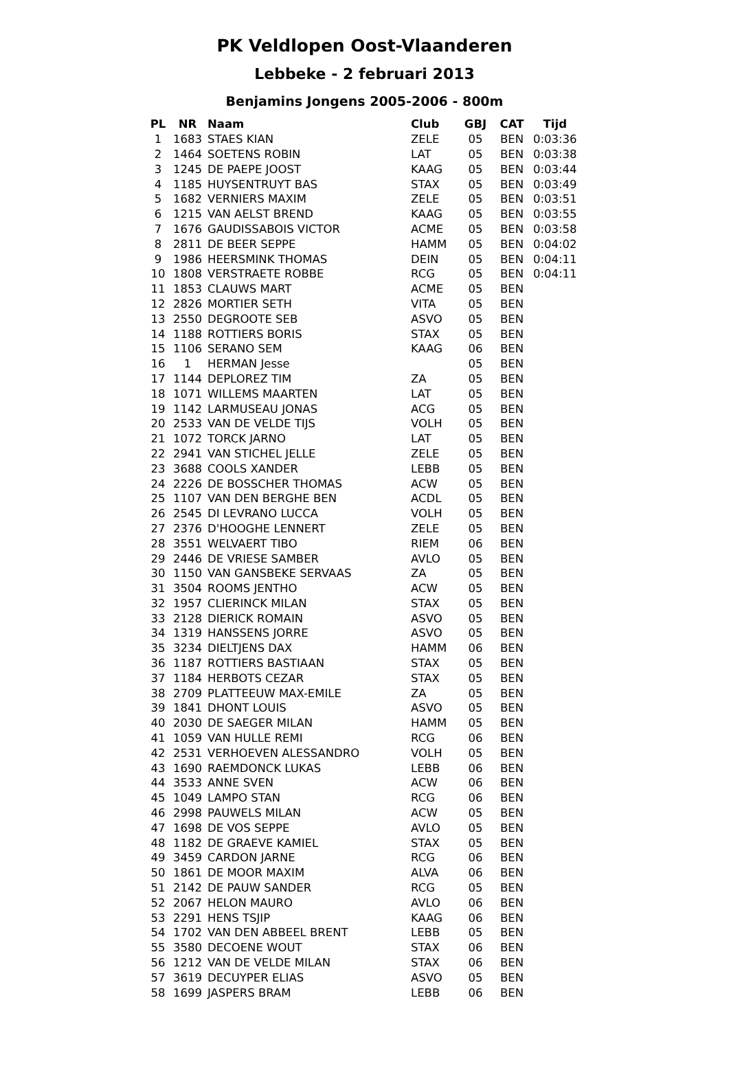PK Veldlopen Oost-Vlaanderen
Lebbeke - 2 februari 2013
Benjamins Jongens 2005-2006 - 800m
| PL | NR | Naam | Club | GBJ | CAT | Tijd |
| --- | --- | --- | --- | --- | --- | --- |
| 1 | 1683 | STAES KIAN | ZELE | 05 | BEN | 0:03:36 |
| 2 | 1464 | SOETENS ROBIN | LAT | 05 | BEN | 0:03:38 |
| 3 | 1245 | DE PAEPE JOOST | KAAG | 05 | BEN | 0:03:44 |
| 4 | 1185 | HUYSENTRUYT BAS | STAX | 05 | BEN | 0:03:49 |
| 5 | 1682 | VERNIERS MAXIM | ZELE | 05 | BEN | 0:03:51 |
| 6 | 1215 | VAN AELST BREND | KAAG | 05 | BEN | 0:03:55 |
| 7 | 1676 | GAUDISSABOIS VICTOR | ACME | 05 | BEN | 0:03:58 |
| 8 | 2811 | DE BEER SEPPE | HAMM | 05 | BEN | 0:04:02 |
| 9 | 1986 | HEERSMINK THOMAS | DEIN | 05 | BEN | 0:04:11 |
| 10 | 1808 | VERSTRAETE ROBBE | RCG | 05 | BEN | 0:04:11 |
| 11 | 1853 | CLAUWS MART | ACME | 05 | BEN | |
| 12 | 2826 | MORTIER SETH | VITA | 05 | BEN | |
| 13 | 2550 | DEGROOTE SEB | ASVO | 05 | BEN | |
| 14 | 1188 | ROTTIERS BORIS | STAX | 05 | BEN | |
| 15 | 1106 | SERANO SEM | KAAG | 06 | BEN | |
| 16 | 1 | HERMAN Jesse | | 05 | BEN | |
| 17 | 1144 | DEPLOREZ TIM | ZA | 05 | BEN | |
| 18 | 1071 | WILLEMS MAARTEN | LAT | 05 | BEN | |
| 19 | 1142 | LARMUSEAU JONAS | ACG | 05 | BEN | |
| 20 | 2533 | VAN DE VELDE TIJS | VOLH | 05 | BEN | |
| 21 | 1072 | TORCK JARNO | LAT | 05 | BEN | |
| 22 | 2941 | VAN STICHEL JELLE | ZELE | 05 | BEN | |
| 23 | 3688 | COOLS XANDER | LEBB | 05 | BEN | |
| 24 | 2226 | DE BOSSCHER THOMAS | ACW | 05 | BEN | |
| 25 | 1107 | VAN DEN BERGHE BEN | ACDL | 05 | BEN | |
| 26 | 2545 | DI LEVRANO LUCCA | VOLH | 05 | BEN | |
| 27 | 2376 | D'HOOGHE LENNERT | ZELE | 05 | BEN | |
| 28 | 3551 | WELVAERT TIBO | RIEM | 06 | BEN | |
| 29 | 2446 | DE VRIESE SAMBER | AVLO | 05 | BEN | |
| 30 | 1150 | VAN GANSBEKE SERVAAS | ZA | 05 | BEN | |
| 31 | 3504 | ROOMS JENTHO | ACW | 05 | BEN | |
| 32 | 1957 | CLIERINCK MILAN | STAX | 05 | BEN | |
| 33 | 2128 | DIERICK ROMAIN | ASVO | 05 | BEN | |
| 34 | 1319 | HANSSENS JORRE | ASVO | 05 | BEN | |
| 35 | 3234 | DIELTJENS DAX | HAMM | 06 | BEN | |
| 36 | 1187 | ROTTIERS BASTIAAN | STAX | 05 | BEN | |
| 37 | 1184 | HERBOTS CEZAR | STAX | 05 | BEN | |
| 38 | 2709 | PLATTEEUW MAX-EMILE | ZA | 05 | BEN | |
| 39 | 1841 | DHONT LOUIS | ASVO | 05 | BEN | |
| 40 | 2030 | DE SAEGER MILAN | HAMM | 05 | BEN | |
| 41 | 1059 | VAN HULLE REMI | RCG | 06 | BEN | |
| 42 | 2531 | VERHOEVEN ALESSANDRO | VOLH | 05 | BEN | |
| 43 | 1690 | RAEMDONCK LUKAS | LEBB | 06 | BEN | |
| 44 | 3533 | ANNE SVEN | ACW | 06 | BEN | |
| 45 | 1049 | LAMPO STAN | RCG | 06 | BEN | |
| 46 | 2998 | PAUWELS MILAN | ACW | 05 | BEN | |
| 47 | 1698 | DE VOS SEPPE | AVLO | 05 | BEN | |
| 48 | 1182 | DE GRAEVE KAMIEL | STAX | 05 | BEN | |
| 49 | 3459 | CARDON JARNE | RCG | 06 | BEN | |
| 50 | 1861 | DE MOOR MAXIM | ALVA | 06 | BEN | |
| 51 | 2142 | DE PAUW SANDER | RCG | 05 | BEN | |
| 52 | 2067 | HELON MAURO | AVLO | 06 | BEN | |
| 53 | 2291 | HENS TSJIP | KAAG | 06 | BEN | |
| 54 | 1702 | VAN DEN ABBEEL BRENT | LEBB | 05 | BEN | |
| 55 | 3580 | DECOENE WOUT | STAX | 06 | BEN | |
| 56 | 1212 | VAN DE VELDE MILAN | STAX | 06 | BEN | |
| 57 | 3619 | DECUYPER ELIAS | ASVO | 05 | BEN | |
| 58 | 1699 | JASPERS BRAM | LEBB | 06 | BEN | |